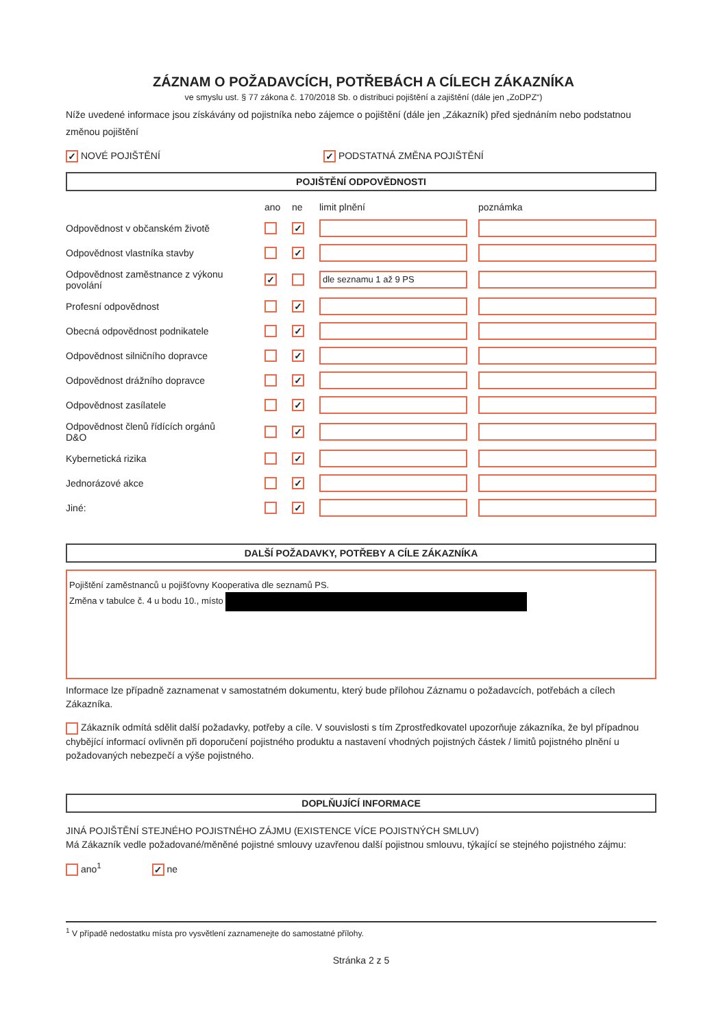ZÁZNAM O POŽADAVCÍCH, POTŘEBÁCH A CÍLECH ZÁKAZNÍKA
ve smyslu ust. § 77 zákona č. 170/2018 Sb. o distribuci pojištění a zajištění (dále jen „ZoDPZ“)
Níže uvedené informace jsou získávány od pojistníka nebo zájemce o pojištění (dále jen „Zákazník) před sjednáním nebo podstatnou změnou pojištění
✓ NOVÉ POJIŠTĚNÍ
✓ PODSTATNÁ ZMĚNA POJIŠTĚNÍ
POJIŠTĚNÍ ODPOVĚDNOSTI
| | ano | ne | limit plnění | poznámka |
| --- | --- | --- | --- | --- |
| Odpovědnost v občanském životě | | ✓ | | |
| Odpovědnost vlastníka stavby | | ✓ | | |
| Odpovědnost zaměstnance z výkonu povolání | ✓ | | dle seznamu 1 až 9 PS | |
| Profesní odpovědnost | | ✓ | | |
| Obecná odpovědnost podnikatele | | ✓ | | |
| Odpovědnost silničního dopravce | | ✓ | | |
| Odpovědnost drážního dopravce | | ✓ | | |
| Odpovědnost zasílatele | | ✓ | | |
| Odpovědnost členů řídících orgánů D&O | | ✓ | | |
| Kybernetická rizika | | ✓ | | |
| Jednorázové akce | | ✓ | | |
| Jiné: | | ✓ | | |
DALŠÍ POŽADAVKY, POTŘEBY A CÍLE ZÁKAZNÍKA
Pojištění zaměstnanců u pojišťovny Kooperativa dle seznamů PS.
Změna v tabulce č. 4 u bodu 10., místo
Informace lze případně zaznamenat v samostatném dokumentu, který bude přílohou Záznamu o požadavcích, potřebách a cílech Zákazníka.
Zákazník odmítá sdělit další požadavky, potřeby a cíle. V souvislosti s tím Zprostředkovatel upozorňuje zákazníka, že byl případnou chybějící informací ovlivněn při doporučení pojistného produktu a nastavení vhodných pojistných částek / limitů pojistného plnění u požadovaných nebezpečí a výše pojistného.
DOPLŇUJÍCÍ INFORMACE
JINÁ POJIŠTĚNÍ STEJNÉHO POJISTNÉHO ZÁJMU (EXISTENCE VÍCE POJISTNÝCH SMLUV)
Má Zákazník vedle požadované/měněné pojistné smlouvy uzavřenou další pojistnou smlouvu, týkající se stejného pojistného zájmu:
ano<sup>1</sup> ✓ ne
<sup>1</sup> V případě nedostatku místa pro vysvětlení zaznamenejte do samostatné přílohy.
Stránka 2 z 5